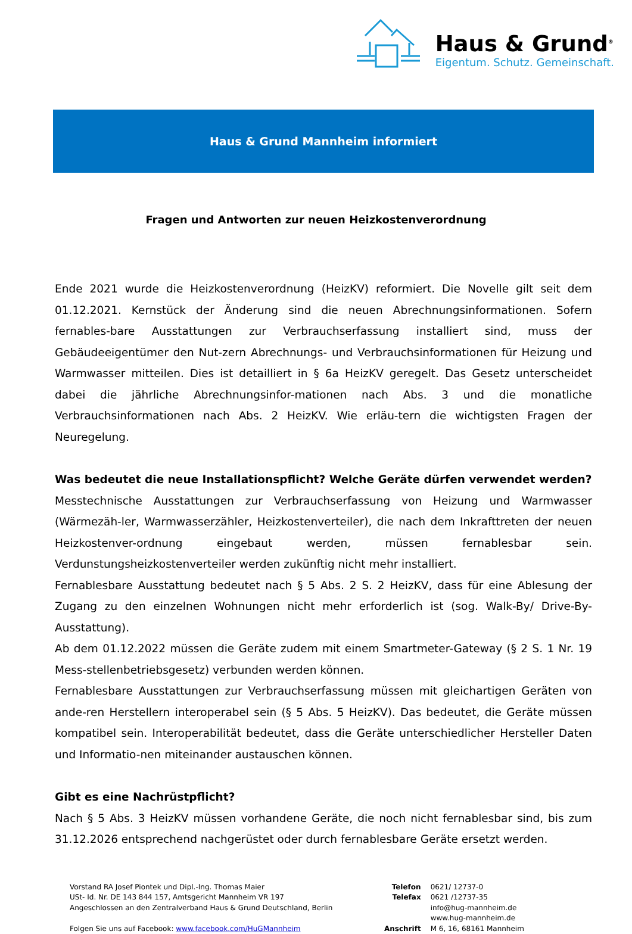Haus & Grund<sup>®</sup>
Eigentum. Schutz. Gemeinschaft.
Haus & Grund Mannheim informiert
Fragen und Antworten zur neuen Heizkostenverordnung
Ende 2021 wurde die Heizkostenverordnung (HeizKV) reformiert. Die Novelle gilt seit dem 01.12.2021. Kernstück der Änderung sind die neuen Abrechnungsinformationen. Sofern fernables-bare Ausstattungen zur Verbrauchserfassung installiert sind, muss der Gebäudeeigentümer den Nut-zern Abrechnungs- und Verbrauchsinformationen für Heizung und Warmwasser mitteilen. Dies ist detailliert in § 6a HeizKV geregelt. Das Gesetz unterscheidet dabei die jährliche Abrechnungsinfor-mationen nach Abs. 3 und die monatliche Verbrauchsinformationen nach Abs. 2 HeizKV. Wie erläu-tern die wichtigsten Fragen der Neuregelung.
Was bedeutet die neue Installationspflicht? Welche Geräte dürfen verwendet werden?
Messtechnische Ausstattungen zur Verbrauchserfassung von Heizung und Warmwasser (Wärmezäh-ler, Warmwasserzähler, Heizkostenverteiler), die nach dem Inkrafttreten der neuen Heizkostenver-ordnung eingebaut werden, müssen fernablesbar sein. Verdunstungsheizkostenverteiler werden zukünftig nicht mehr installiert.
Fernablesbare Ausstattung bedeutet nach § 5 Abs. 2 S. 2 HeizKV, dass für eine Ablesung der Zugang zu den einzelnen Wohnungen nicht mehr erforderlich ist (sog. Walk-By/ Drive-By-Ausstattung).
Ab dem 01.12.2022 müssen die Geräte zudem mit einem Smartmeter-Gateway (§ 2 S. 1 Nr. 19 Mess-stellenbetriebsgesetz) verbunden werden können.
Fernablesbare Ausstattungen zur Verbrauchserfassung müssen mit gleichartigen Geräten von ande-ren Herstellern interoperabel sein (§ 5 Abs. 5 HeizKV). Das bedeutet, die Geräte müssen kompatibel sein. Interoperabilität bedeutet, dass die Geräte unterschiedlicher Hersteller Daten und Informatio-nen miteinander austauschen können.
Gibt es eine Nachrüstpflicht?
Nach § 5 Abs. 3 HeizKV müssen vorhandene Geräte, die noch nicht fernablesbar sind, bis zum 31.12.2026 entsprechend nachgerüstet oder durch fernablesbare Geräte ersetzt werden.
Vorstand RA Josef Piontek und Dipl.-Ing. Thomas Maier
USt- Id. Nr. DE 143 844 157, Amtsgericht Mannheim VR 197
Angeschlossen an den Zentralverband Haus & Grund Deutschland, Berlin
Folgen Sie uns auf Facebook: www.facebook.com/HuGMannheim
| Telefon | 0621/ 12737-0 |
| Telefax | 0621 /12737-35 |
| | info@hug-mannheim.de |
| | www.hug-mannheim.de |
| Anschrift | M 6, 16, 68161 Mannheim |